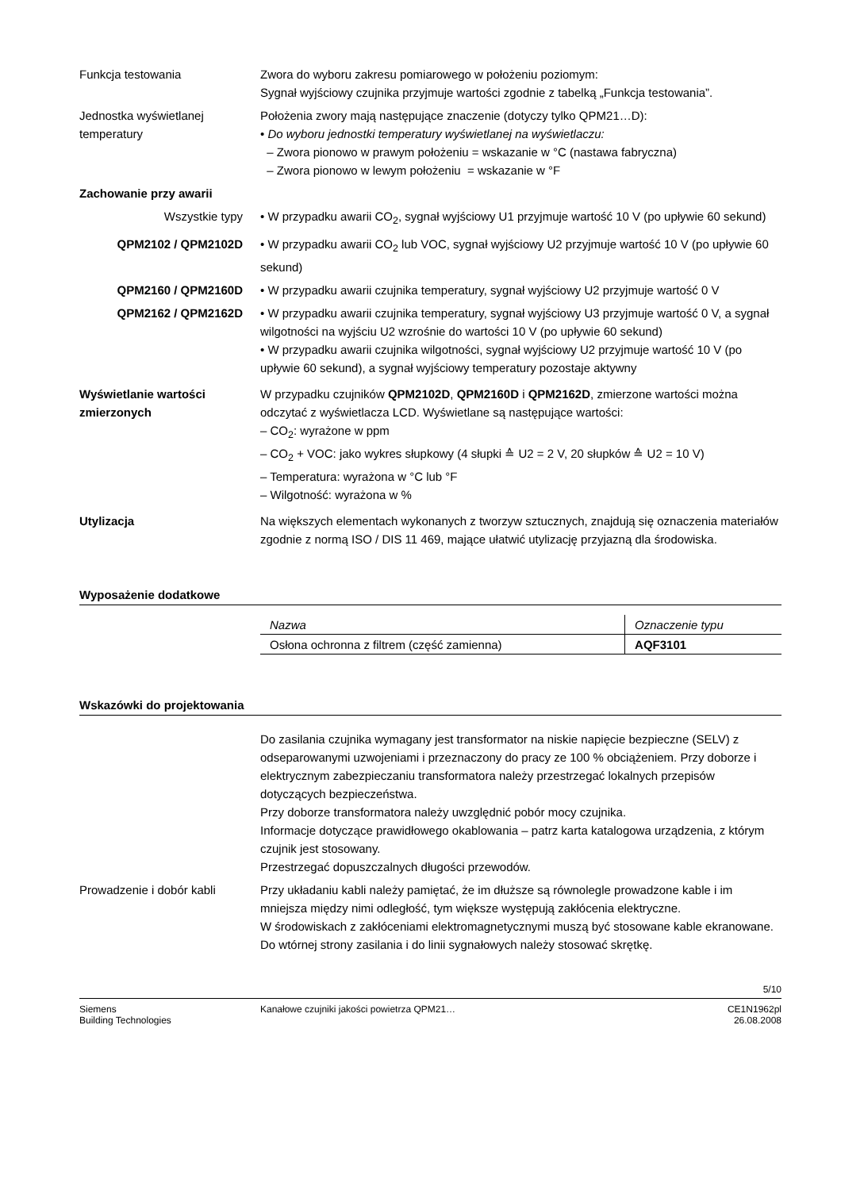Funkcja testowania Zwora do wyboru zakresu pomiarowego w położeniu poziomym:
Sygnał wyjściowy czujnika przyjmuje wartości zgodnie z tabelką „Funkcja testowania”.
Jednostka wyświetlanej temperatury
Położenia zwory mają następujące znaczenie (dotyczy tylko QPM21…D):
• Do wyboru jednostki temperatury wyświetlanej na wyświetlaczu:
– Zwora pionowo w prawym położeniu = wskazanie w °C (nastawa fabryczna)
– Zwora pionowo w lewym położeniu = wskazanie w °F
Zachowanie przy awarii
Wszystkie typy • W przypadku awarii CO<sub>2</sub>, sygnał wyjściowy U1 przyjmuje wartość 10 V (po upływie 60 sekund)
QPM2102 / QPM2102D • W przypadku awarii CO<sub>2</sub> lub VOC, sygnał wyjściowy U2 przyjmuje wartość 10 V (po upływie 60 sekund)
QPM2160 / QPM2160D • W przypadku awarii czujnika temperatury, sygnał wyjściowy U2 przyjmuje wartość 0 V
QPM2162 / QPM2162D • W przypadku awarii czujnika temperatury, sygnał wyjściowy U3 przyjmuje wartość 0 V, a sygnał wilgotności na wyjściu U2 wzrośnie do wartości 10 V (po upływie 60 sekund)
• W przypadku awarii czujnika wilgotności, sygnał wyjściowy U2 przyjmuje wartość 10 V (po upływie 60 sekund), a sygnał wyjściowy temperatury pozostaje aktywny
Wyświetlanie wartości zmierzonych
W przypadku czujników QPM2102D, QPM2160D i QPM2162D, zmierzone wartości można odczytać z wyświetlacza LCD. Wyświetlane są następujące wartości:
– CO<sub>2</sub>: wyrażone w ppm
– CO<sub>2</sub> + VOC: jako wykres słupkowy (4 słupki ≙ U2 = 2 V, 20 słupków ≙ U2 = 10 V)
– Temperatura: wyrażona w °C lub °F
– Wilgotność: wyrażona w %
Utylizacja Na większych elementach wykonanych z tworzyw sztucznych, znajdują się oznaczenia materiałów zgodnie z normą ISO / DIS 11 469, mające ułatwić utylizację przyjazną dla środowiska.
Wyposażenie dodatkowe
| Nazwa | Oznaczenie typu |
| Osłona ochronna z filtrem (część zamienna) | AQF3101 |
Wskazówki do projektowania
Do zasilania czujnika wymagany jest transformator na niskie napięcie bezpieczne (SELV) z odseparowanymi uzwojeniami i przeznaczony do pracy ze 100 % obciążeniem. Przy doborze i elektrycznym zabezpieczaniu transformatora należy przestrzegać lokalnych przepisów dotyczących bezpieczeństwa.
Przy doborze transformatora należy uwzględnić pobór mocy czujnika.
Informacje dotyczące prawidłowego okablowania – patrz karta katalogowa urządzenia, z którym czujnik jest stosowany.
Przestrzegać dopuszczalnych długości przewodów.
Prowadzenie i dobór kabli Przy układaniu kabli należy pamiętać, że im dłuższe są równolegle prowadzone kable i im mniejsza między nimi odległość, tym większe występują zakłócenia elektryczne.
W środowiskach z zakłóceniami elektromagnetycznymi muszą być stosowane kable ekranowane.
Do wtórnej strony zasilania i do linii sygnałowych należy stosować skrętkę.
5/10
Siemens
Building Technologies
Kanałowe czujniki jakości powietrza QPM21…
CE1N1962pl
26.08.2008